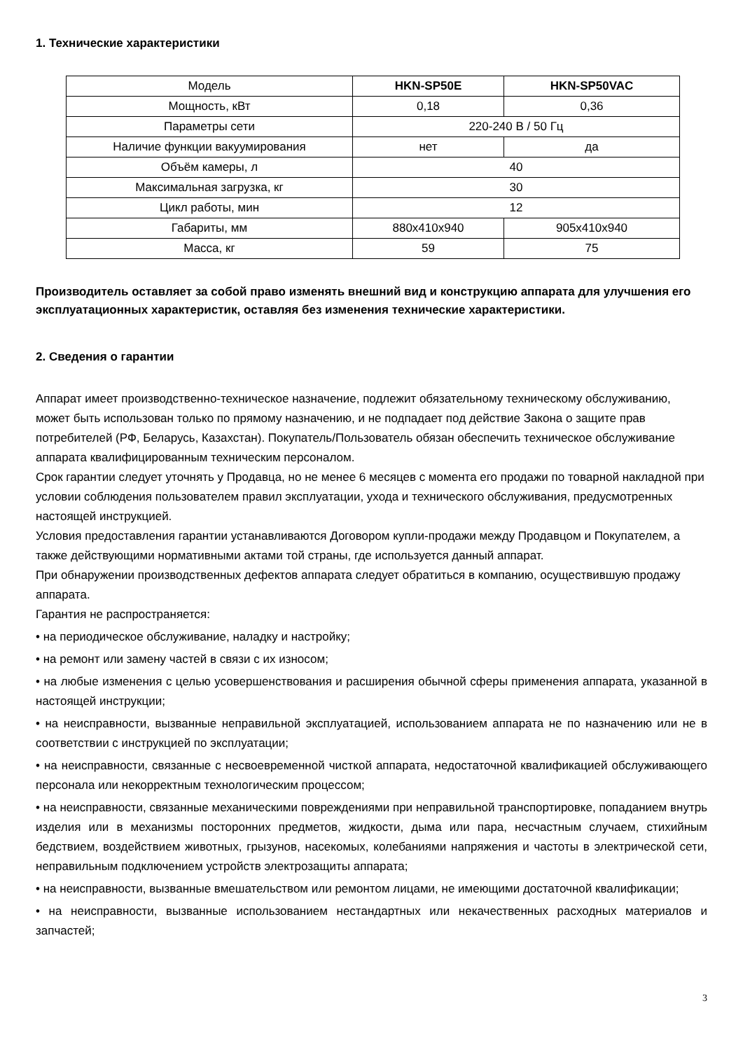1. Технические характеристики
| Модель | HKN-SP50E | HKN-SP50VAC |
| Мощность, кВт | 0,18 | 0,36 |
| Параметры сети | 220-240 В / 50 Гц | |
| Наличие функции вакуумирования | нет | да |
| Объём камеры, л | 40 | |
| Максимальная загрузка, кг | 30 | |
| Цикл работы, мин | 12 | |
| Габариты, мм | 880x410x940 | 905x410x940 |
| Масса, кг | 59 | 75 |
Производитель оставляет за собой право изменять внешний вид и конструкцию аппарата для улучшения его эксплуатационных характеристик, оставляя без изменения технические характеристики.
2. Сведения о гарантии
Аппарат имеет производственно-техническое назначение, подлежит обязательному техническому обслуживанию, может быть использован только по прямому назначению, и не подпадает под действие Закона о защите прав потребителей (РФ, Беларусь, Казахстан). Покупатель/Пользователь обязан обеспечить техническое обслуживание аппарата квалифицированным техническим персоналом.
Срок гарантии следует уточнять у Продавца, но не менее 6 месяцев с момента его продажи по товарной накладной при условии соблюдения пользователем правил эксплуатации, ухода и технического обслуживания, предусмотренных настоящей инструкцией.
Условия предоставления гарантии устанавливаются Договором купли-продажи между Продавцом и Покупателем, а также действующими нормативными актами той страны, где используется данный аппарат.
При обнаружении производственных дефектов аппарата следует обратиться в компанию, осуществившую продажу аппарата.
Гарантия не распространяется:
• на периодическое обслуживание, наладку и настройку;
• на ремонт или замену частей в связи с их износом;
• на любые изменения с целью усовершенствования и расширения обычной сферы применения аппарата, указанной в настоящей инструкции;
• на неисправности, вызванные неправильной эксплуатацией, использованием аппарата не по назначению или не в соответствии с инструкцией по эксплуатации;
• на неисправности, связанные с несвоевременной чисткой аппарата, недостаточной квалификацией обслуживающего персонала или некорректным технологическим процессом;
• на неисправности, связанные механическими повреждениями при неправильной транспортировке, попаданием внутрь изделия или в механизмы посторонних предметов, жидкости, дыма или пара, несчастным случаем, стихийным бедствием, воздействием животных, грызунов, насекомых, колебаниями напряжения и частоты в электрической сети, неправильным подключением устройств электрозащиты аппарата;
• на неисправности, вызванные вмешательством или ремонтом лицами, не имеющими достаточной квалификации;
• на неисправности, вызванные использованием нестандартных или некачественных расходных материалов и запчастей;
3